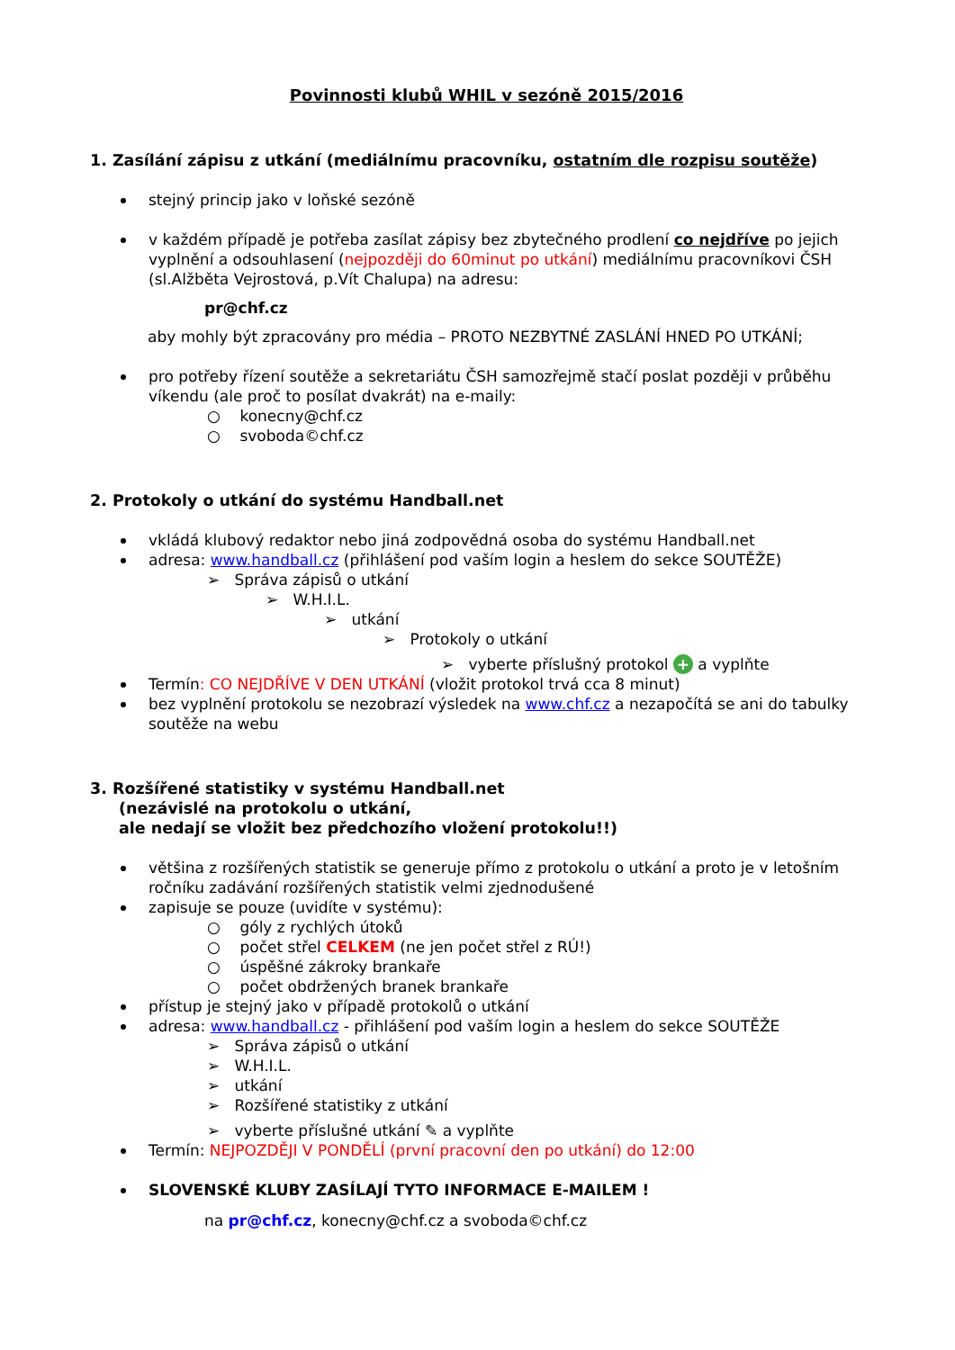Povinnosti klubů WHIL v sezóně 2015/2016
1. Zasílání zápisu z utkání (mediálnímu pracovníku, ostatním dle rozpisu soutěže)
stejný princip jako v loňské sezóně
v každém případě je potřeba zasílat zápisy bez zbytečného prodlení co nejdříve po jejich vyplnění a odsouhlasení (nejpozději do 60minut po utkání) mediálnímu pracovníkovi ČSH (sl.Alžběta Vejrostová, p.Vít Chalupa) na adresu:
pr@chf.cz
aby mohly být zpracovány pro média – PROTO NEZBYTNÉ ZASLÁNÍ HNED PO UTKÁNÍ;
pro potřeby řízení soutěže a sekretariátu ČSH samozřejmě stačí poslat později v průběhu víkendu (ale proč to posílat dvakrát) na e-maily:
○ konecny@chf.cz
○ svoboda©chf.cz
2. Protokoly o utkání do systému Handball.net
vkládá klubový redaktor nebo jiná zodpovědná osoba do systému Handball.net
adresa: www.handball.cz (přihlášení pod vaším login a heslem do sekce SOUTĚŽE)
➢ Správa zápisů o utkání
➢ W.H.I.L.
➢ utkání
➢ Protokoly o utkání
➢ vyberte příslušný protokol + a vyplňte
Termín: CO NEJDŘÍVE V DEN UTKÁNÍ (vložit protokol trvá cca 8 minut)
bez vyplnění protokolu se nezobrazí výsledek na www.chf.cz a nezapočítá se ani do tabulky soutěže na webu
3. Rozšířené statistiky v systému Handball.net
(nezávislé na protokolu o utkání,
ale nedají se vložit bez předchozího vložení protokolu!!)
většina z rozšířených statistik se generuje přímo z protokolu o utkání a proto je v letošním ročníku zadávání rozšířených statistik velmi zjednodušené
zapisuje se pouze (uvidíte v systému):
○ góly z rychlých útoků
○ počet střel CELKEM (ne jen počet střel z RÚ!)
○ úspěšné zákroky brankaře
○ počet obdržených branek brankaře
přístup je stejný jako v případě protokolů o utkání
adresa: www.handball.cz - přihlášení pod vaším login a heslem do sekce SOUTĚŽE
➢ Správa zápisů o utkání
➢ W.H.I.L.
➢ utkání
➢ Rozšířené statistiky z utkání
➢ vyberte příslušné utkání ✎ a vyplňte
Termín: NEJPOZDĚJI V PONDĚLÍ (první pracovní den po utkání) do 12:00
SLOVENSKÉ KLUBY ZASÍLAJÍ TYTO INFORMACE E-MAILEM !
na pr@chf.cz, konecny@chf.cz a svoboda©chf.cz